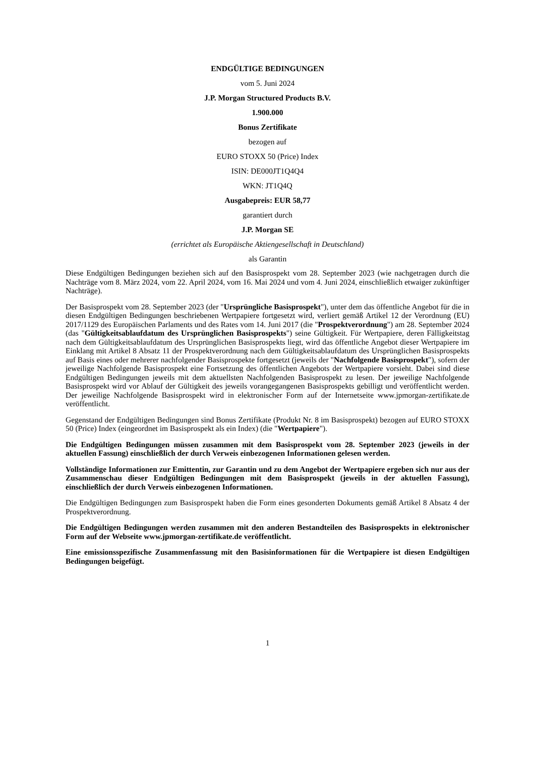ENDGÜLTIGE BEDINGUNGEN
vom 5. Juni 2024
J.P. Morgan Structured Products B.V.
1.900.000
Bonus Zertifikate
bezogen auf
EURO STOXX 50 (Price) Index
ISIN: DE000JT1Q4Q4
WKN: JT1Q4Q
Ausgabepreis: EUR 58,77
garantiert durch
J.P. Morgan SE
(errichtet als Europäische Aktiengesellschaft in Deutschland)
als Garantin
Diese Endgültigen Bedingungen beziehen sich auf den Basisprospekt vom 28. September 2023 (wie nachgetragen durch die Nachträge vom 8. März 2024, vom 22. April 2024, vom 16. Mai 2024 und vom 4. Juni 2024, einschließlich etwaiger zukünftiger Nachträge).
Der Basisprospekt vom 28. September 2023 (der "Ursprüngliche Basisprospekt"), unter dem das öffentliche Angebot für die in diesen Endgültigen Bedingungen beschriebenen Wertpapiere fortgesetzt wird, verliert gemäß Artikel 12 der Verordnung (EU) 2017/1129 des Europäischen Parlaments und des Rates vom 14. Juni 2017 (die "Prospektverordnung") am 28. September 2024 (das "Gültigkeitsablaufdatum des Ursprünglichen Basisprospekts") seine Gültigkeit. Für Wertpapiere, deren Fälligkeitstag nach dem Gültigkeitsablaufdatum des Ursprünglichen Basisprospekts liegt, wird das öffentliche Angebot dieser Wertpapiere im Einklang mit Artikel 8 Absatz 11 der Prospektverordnung nach dem Gültigkeitsablaufdatum des Ursprünglichen Basisprospekts auf Basis eines oder mehrerer nachfolgender Basisprospekte fortgesetzt (jeweils der "Nachfolgende Basisprospekt"), sofern der jeweilige Nachfolgende Basisprospekt eine Fortsetzung des öffentlichen Angebots der Wertpapiere vorsieht. Dabei sind diese Endgültigen Bedingungen jeweils mit dem aktuellsten Nachfolgenden Basisprospekt zu lesen. Der jeweilige Nachfolgende Basisprospekt wird vor Ablauf der Gültigkeit des jeweils vorangegangenen Basisprospekts gebilligt und veröffentlicht werden. Der jeweilige Nachfolgende Basisprospekt wird in elektronischer Form auf der Internetseite www.jpmorgan-zertifikate.de veröffentlicht.
Gegenstand der Endgültigen Bedingungen sind Bonus Zertifikate (Produkt Nr. 8 im Basisprospekt) bezogen auf EURO STOXX 50 (Price) Index (eingeordnet im Basisprospekt als ein Index) (die "Wertpapiere").
Die Endgültigen Bedingungen müssen zusammen mit dem Basisprospekt vom 28. September 2023 (jeweils in der aktuellen Fassung) einschließlich der durch Verweis einbezogenen Informationen gelesen werden.
Vollständige Informationen zur Emittentin, zur Garantin und zu dem Angebot der Wertpapiere ergeben sich nur aus der Zusammenschau dieser Endgültigen Bedingungen mit dem Basisprospekt (jeweils in der aktuellen Fassung), einschließlich der durch Verweis einbezogenen Informationen.
Die Endgültigen Bedingungen zum Basisprospekt haben die Form eines gesonderten Dokuments gemäß Artikel 8 Absatz 4 der Prospektverordnung.
Die Endgültigen Bedingungen werden zusammen mit den anderen Bestandteilen des Basisprospekts in elektronischer Form auf der Webseite www.jpmorgan-zertifikate.de veröffentlicht.
Eine emissionsspezifische Zusammenfassung mit den Basisinformationen für die Wertpapiere ist diesen Endgültigen Bedingungen beigefügt.
1